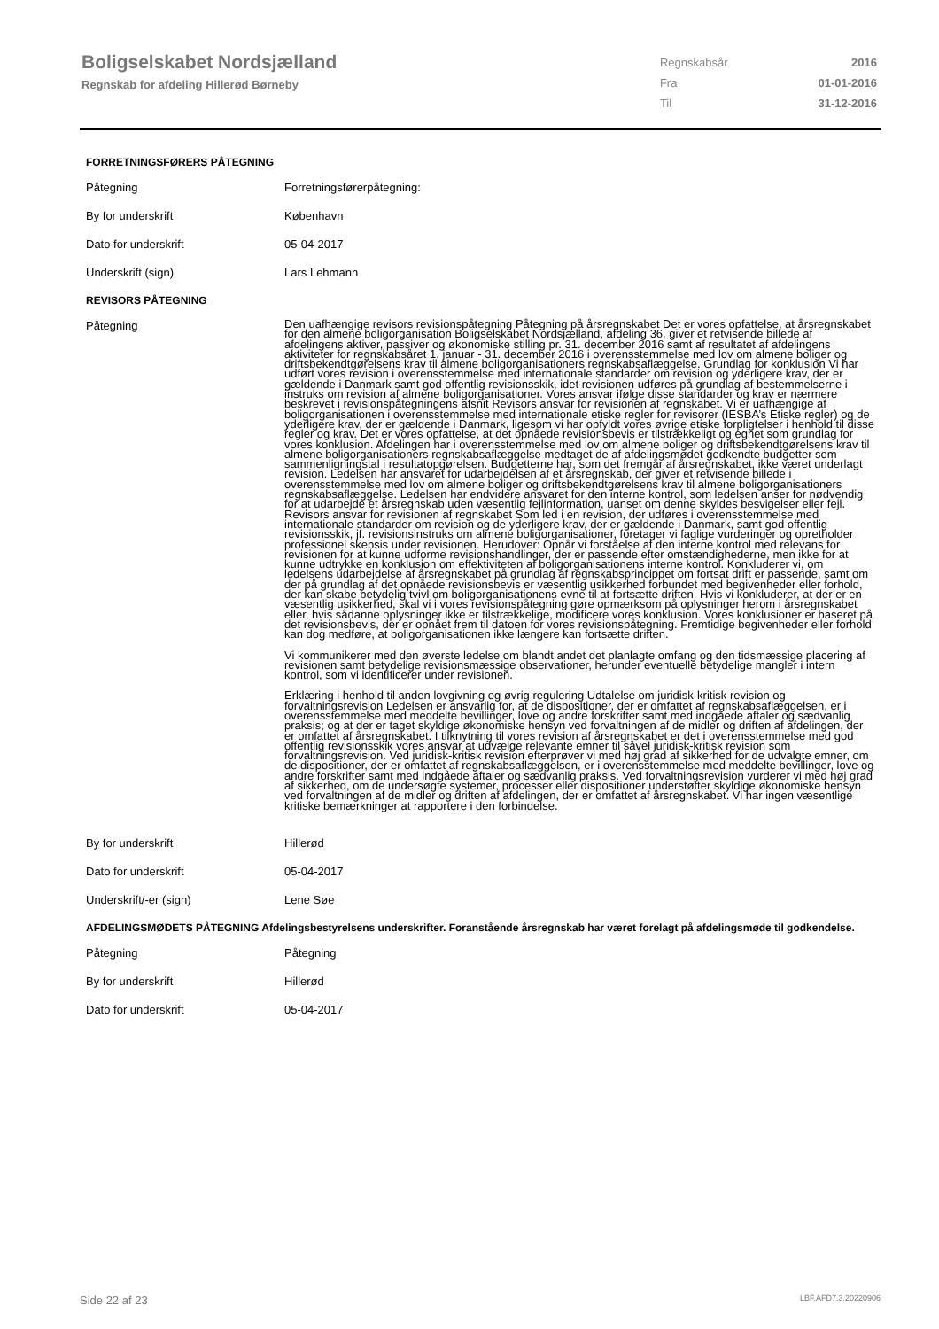Boligselskabet Nordsjælland
Regnskab for afdeling Hillerød Børneby
| Regnskabsår | 2016 |
| Fra | 01-01-2016 |
| Til | 31-12-2016 |
FORRETNINGSFØRERS PÅTEGNING
| Påtegning | Forretningsførerpåtegning: |
| By for underskrift | København |
| Dato for underskrift | 05-04-2017 |
| Underskrift (sign) | Lars Lehmann |
REVISORS PÅTEGNING
| Påtegning | Den uafhængige revisors revisionspåtegning Påtegning på årsregnskabet Det er vores opfattelse, at årsregnskabet for den almene boligorganisation Boligselskabet Nordsjælland, afdeling 36, giver et retvisende billede af afdelingens aktiver, passiver og økonomiske stilling pr. 31. december 2016 samt af resultatet af afdelingens aktiviteter for regnskabsåret 1. januar - 31. december 2016 i overensstemmelse med lov om almene boliger og driftsbekendtgørelsens krav til almene boligorganisationers regnskabsaflæggelse. Grundlag for konklusion Vi har udført vores revision i overensstemmelse med internationale standarder om revision og yderligere krav, der er gældende i Danmark samt god offentlig revisionsskik, idet revisionen udføres på grundlag af bestemmelserne i instruks om revision af almene boligorganisationer. Vores ansvar ifølge disse standarder og krav er nærmere beskrevet i revisionspåtegningens afsnit Revisors ansvar for revisionen af regnskabet. Vi er uafhængige af boligorganisationen i overensstemmelse med internationale etiske regler for revisorer (IESBA’s Etiske regler) og de yderligere krav, der er gældende i Danmark, ligesom vi har opfyldt vores øvrige etiske forpligtelser i henhold til disse regler og krav. Det er vores opfattelse, at det opnåede revisionsbevis er tilstrækkeligt og egnet som grundlag for vores konklusion. Afdelingen har i overensstemmelse med lov om almene boliger og driftsbekendtgørelsens krav til almene boligorganisationers regnskabsaflæggelse medtaget de af afdelingsmødet godkendte budgetter som sammenligningstal i resultatopgørelsen. Budgetterne har, som det fremgår af årsregnskabet, ikke været underlagt revision. Ledelsen har ansvaret for udarbejdelsen af et årsregnskab, der giver et retvisende billede i overensstemmelse med lov om almene boliger og driftsbekendtgørelsens krav til almene boligorganisationers regnskabsaflæggelse. Ledelsen har endvidere ansvaret for den interne kontrol, som ledelsen anser for nødvendig for at udarbejde et årsregnskab uden væsentlig fejlinformation, uanset om denne skyldes besvigelser eller fejl. Revisors ansvar for revisionen af regnskabet Som led i en revision, der udføres i overensstemmelse med internationale standarder om revision og de yderligere krav, der er gældende i Danmark, samt god offentlig revisionsskik, jf. revisionsinstruks om almene boligorganisationer, foretager vi faglige vurderinger og opretholder professionel skepsis under revisionen. Herudover: Opnår vi forståelse af den interne kontrol med relevans for revisionen for at kunne udforme revisionshandlinger, der er passende efter omstændighederne, men ikke for at kunne udtrykke en konklusion om effektiviteten af boligorganisationens interne kontrol. Konkluderer vi, om ledelsens udarbejdelse af årsregnskabet på grundlag af regnskabsprincippet om fortsat drift er passende, samt om der på grundlag af det opnåede revisionsbevis er væsentlig usikkerhed forbundet med begivenheder eller forhold, der kan skabe betydelig tvivl om boligorganisationens evne til at fortsætte driften. Hvis vi konkluderer, at der er en væsentlig usikkerhed, skal vi i vores revisionspåtegning gøre opmærksom på oplysninger herom i årsregnskabet eller, hvis sådanne oplysninger ikke er tilstrækkelige, modificere vores konklusion. Vores konklusioner er baseret på det revisionsbevis, der er opnået frem til datoen for vores revisionspåtegning. Fremtidige begivenheder eller forhold kan dog medføre, at boligorganisationen ikke længere kan fortsætte driften. Vi kommunikerer med den øverste ledelse om blandt andet det planlagte omfang og den tidsmæssige placering af revisionen samt betydelige revisionsmæssige observationer, herunder eventuelle betydelige mangler i intern kontrol, som vi identificerer under revisionen. Erklæring i henhold til anden lovgivning og øvrig regulering Udtalelse om juridisk-kritisk revision og forvaltningsrevision Ledelsen er ansvarlig for, at de dispositioner, der er omfattet af regnskabsaflæggelsen, er i overensstemmelse med meddelte bevillinger, love og andre forskrifter samt med indgåede aftaler og sædvanlig praksis; og at der er taget skyldige økonomiske hensyn ved forvaltningen af de midler og driften af afdelingen, der er omfattet af årsregnskabet. I tilknytning til vores revision af årsregnskabet er det i overensstemmelse med god offentlig revisionsskik vores ansvar at udvælge relevante emner til såvel juridisk-kritisk revision som forvaltningsrevision. Ved juridisk-kritisk revision efterprøver vi med høj grad af sikkerhed for de udvalgte emner, om de dispositioner, der er omfattet af regnskabsaflæggelsen, er i overensstemmelse med meddelte bevillinger, love og andre forskrifter samt med indgåede aftaler og sædvanlig praksis. Ved forvaltningsrevision vurderer vi med høj grad af sikkerhed, om de undersøgte systemer, processer eller dispositioner understøtter skyldige økonomiske hensyn ved forvaltningen af de midler og driften af afdelingen, der er omfattet af årsregnskabet. Vi har ingen væsentlige kritiske bemærkninger at rapportere i den forbindelse. |
| By for underskrift | Hillerød |
| Dato for underskrift | 05-04-2017 |
| Underskrift/-er (sign) | Lene Søe |
AFDELINGSMØDETS PÅTEGNING Afdelingsbestyrelsens underskrifter. Foranstående årsregnskab har været forelagt på afdelingsmøde til godkendelse.
| Påtegning | Påtegning |
| By for underskrift | Hillerød |
| Dato for underskrift | 05-04-2017 |
Side 22 af 23 LBF.AFD7.3.20220906